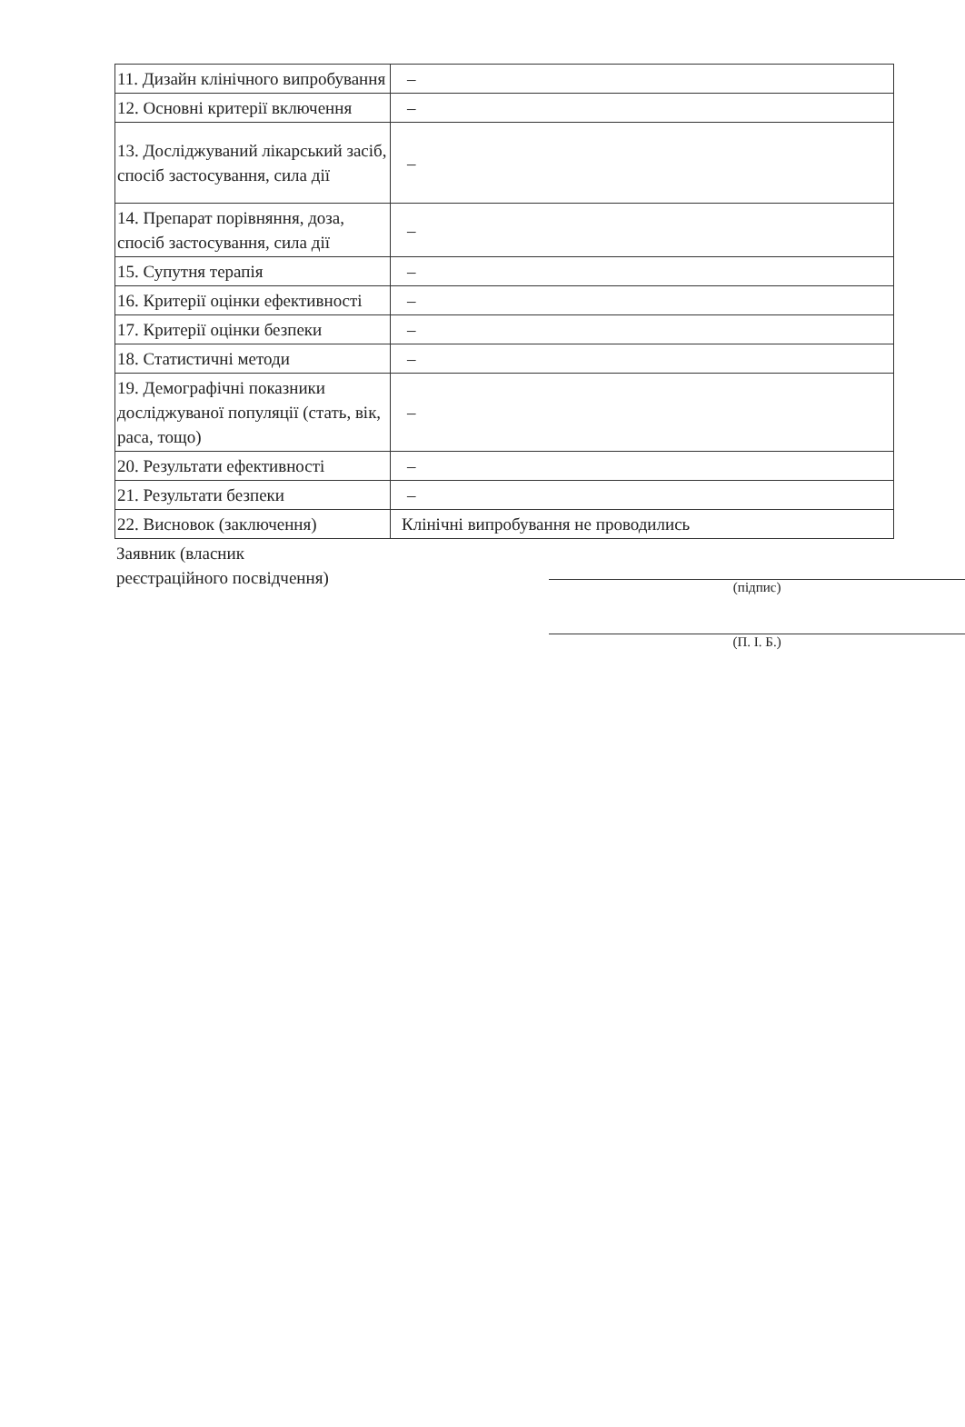| 11. Дизайн клінічного випробування | – |
| 12. Основні критерії включення | – |
| 13. Досліджуваний лікарський засіб, спосіб застосування, сила дії | – |
| 14. Препарат порівняння, доза, спосіб застосування, сила дії | – |
| 15. Супутня терапія | – |
| 16. Критерії оцінки ефективності | – |
| 17. Критерії оцінки безпеки | – |
| 18. Статистичні методи | – |
| 19. Демографічні показники досліджуваної популяції (стать, вік, раса, тощо) | – |
| 20. Результати ефективності | – |
| 21. Результати безпеки | – |
| 22. Висновок (заключення) | Клінічні випробування не проводились |
Заявник (власник
реєстраційного посвідчення)
(підпис)
(П. І. Б.)